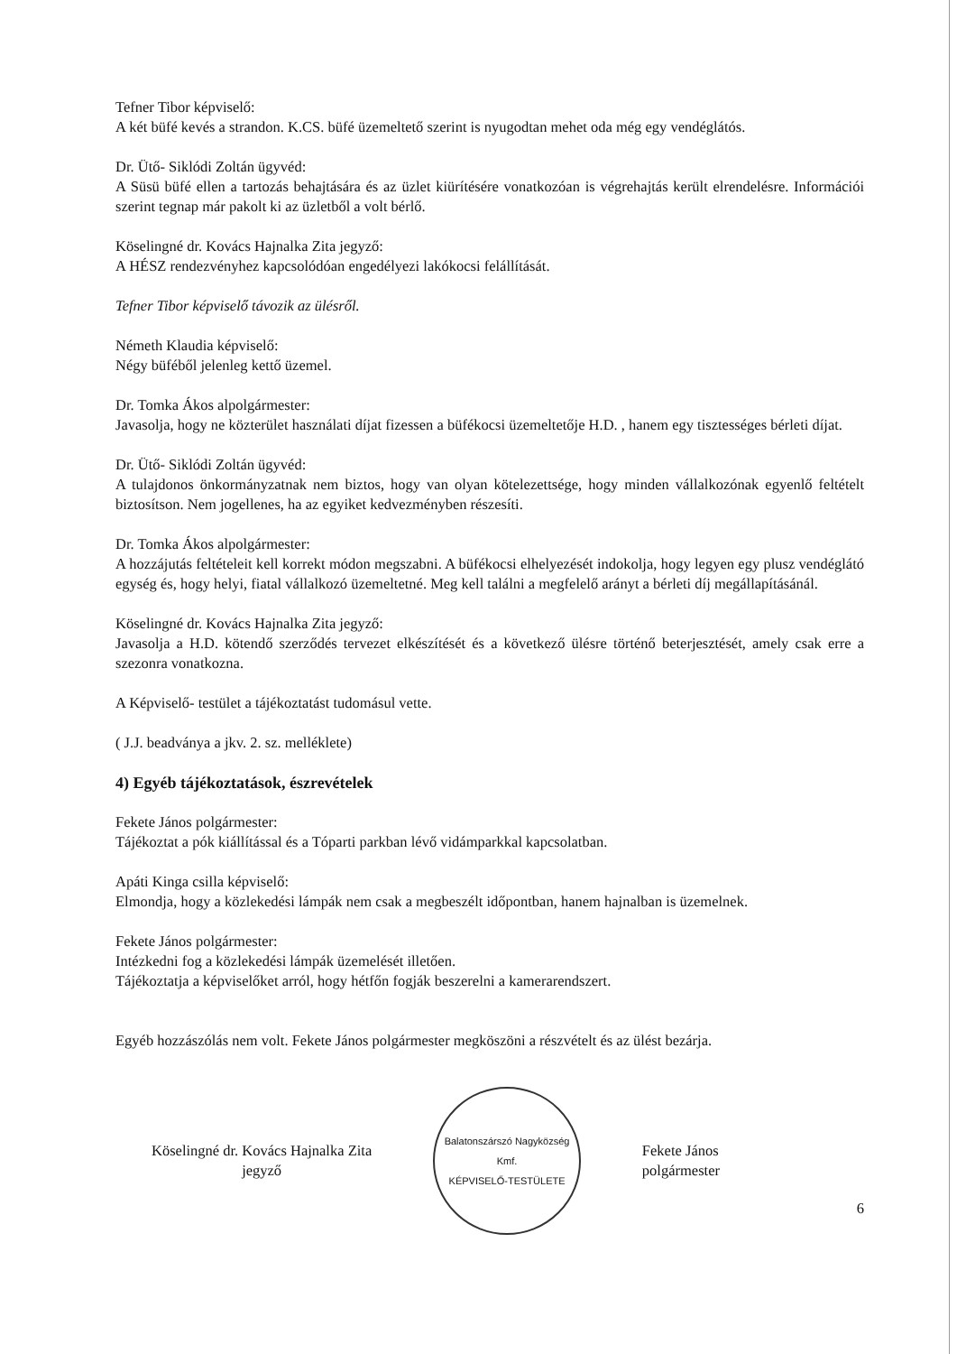Tefner Tibor képviselő:
A két büfé kevés a strandon. K.CS. büfé üzemeltető szerint is nyugodtan mehet oda még egy vendéglátós.
Dr. Ütő- Siklódi Zoltán ügyvéd:
A Süsü büfé ellen a tartozás behajtására és az üzlet kiürítésére vonatkozóan is végrehajtás került elrendelésre. Információi szerint tegnap már pakolt ki az üzletből a volt bérlő.
Köselingné dr. Kovács Hajnalka Zita jegyző:
A HÉSZ rendezvényhez kapcsolódóan engedélyezi lakókocsi felállítását.
Tefner Tibor képviselő távozik az ülésről.
Németh Klaudia képviselő:
Négy büféből jelenleg kettő üzemel.
Dr. Tomka Ákos alpolgármester:
Javasolja, hogy ne közterület használati díjat fizessen a büfékocsi üzemeltetője H.D. , hanem egy tisztességes bérleti díjat.
Dr. Ütő- Siklódi Zoltán ügyvéd:
A tulajdonos önkormányzatnak nem biztos, hogy van olyan kötelezettsége, hogy minden vállalkozónak egyenlő feltételt biztosítson. Nem jogellenes, ha az egyiket kedvezményben részesíti.
Dr. Tomka Ákos alpolgármester:
A hozzájutás feltételeit kell korrekt módon megszabni. A büfékocsi elhelyezését indokolja, hogy legyen egy plusz vendéglátó egység és, hogy helyi, fiatal vállalkozó üzemeltetné. Meg kell találni a megfelelő arányt a bérleti díj megállapításánál.
Köselingné dr. Kovács Hajnalka Zita jegyző:
Javasolja a H.D. kötendő szerződés tervezet elkészítését és a következő ülésre történő beterjesztését, amely csak erre a szezonra vonatkozna.
A Képviselő- testület a tájékoztatást tudomásul vette.
( J.J. beadványa a jkv. 2. sz. melléklete)
4) Egyéb tájékoztatások, észrevételek
Fekete János polgármester:
Tájékoztat a pók kiállítással és a Tóparti parkban lévő vidámparkkal kapcsolatban.
Apáti Kinga csilla képviselő:
Elmondja, hogy a közlekedési lámpák nem csak a megbeszélt időpontban, hanem hajnalban is üzemelnek.
Fekete János polgármester:
Intézkedni fog a közlekedési lámpák üzemelését illetően.
Tájékoztatja a képviselőket arról, hogy hétfőn fogják beszerelni a kamerarendszert.
Egyéb hozzászólás nem volt. Fekete János polgármester megköszöni a részvételt és az ülést bezárja.
Köselingné dr. Kovács Hajnalka Zita
jegyző
Balatonszárszó Nagyközség
Kmf.
KÉPVISELŐ-TESTÜLETE
Fekete János
polgármester
6